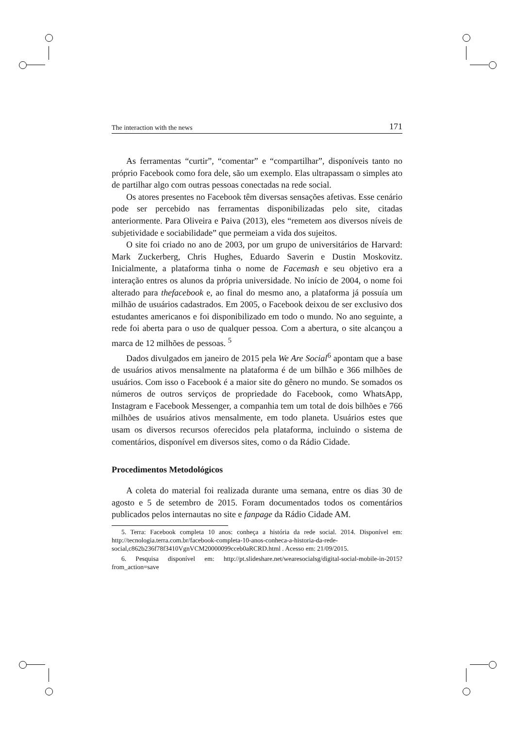The interaction with the news 171
As ferramentas “curtir”, “comentar” e “compartilhar”, disponíveis tanto no próprio Facebook como fora dele, são um exemplo. Elas ultrapassam o simples ato de partilhar algo com outras pessoas conectadas na rede social.
Os atores presentes no Facebook têm diversas sensações afetivas. Esse cenário pode ser percebido nas ferramentas disponibilizadas pelo site, citadas anteriormente. Para Oliveira e Paiva (2013), eles “remetem aos diversos níveis de subjetividade e sociabilidade” que permeiam a vida dos sujeitos.
O site foi criado no ano de 2003, por um grupo de universitários de Harvard: Mark Zuckerberg, Chris Hughes, Eduardo Saverin e Dustin Moskovitz. Inicialmente, a plataforma tinha o nome de Facemash e seu objetivo era a interação entres os alunos da própria universidade. No início de 2004, o nome foi alterado para thefacebook e, ao final do mesmo ano, a plataforma já possuía um milhão de usuários cadastrados. Em 2005, o Facebook deixou de ser exclusivo dos estudantes americanos e foi disponibilizado em todo o mundo. No ano seguinte, a rede foi aberta para o uso de qualquer pessoa. Com a abertura, o site alcançou a marca de 12 milhões de pessoas. <sup>5</sup>
Dados divulgados em janeiro de 2015 pela We Are Social<sup>6</sup> apontam que a base de usuários ativos mensalmente na plataforma é de um bilhão e 366 milhões de usuários. Com isso o Facebook é a maior site do gênero no mundo. Se somados os números de outros serviços de propriedade do Facebook, como WhatsApp, Instagram e Facebook Messenger, a companhia tem um total de dois bilhões e 766 milhões de usuários ativos mensalmente, em todo planeta. Usuários estes que usam os diversos recursos oferecidos pela plataforma, incluindo o sistema de comentários, disponível em diversos sites, como o da Rádio Cidade.
Procedimentos Metodológicos
A coleta do material foi realizada durante uma semana, entre os dias 30 de agosto e 5 de setembro de 2015. Foram documentados todos os comentários publicados pelos internautas no site e fanpage da Rádio Cidade AM.
5. Terra: Facebook completa 10 anos: conheça a história da rede social. 2014. Disponível em: http://tecnologia.terra.com.br/facebook-completa-10-anos-conheca-a-historia-da-rede-social,c862b236f78f3410VgnVCM20000099cceb0aRCRD.html . Acesso em: 21/09/2015.
6. Pesquisa disponível em: http://pt.slideshare.net/wearesocialsg/digital-social-mobile-in-2015?from_action=save